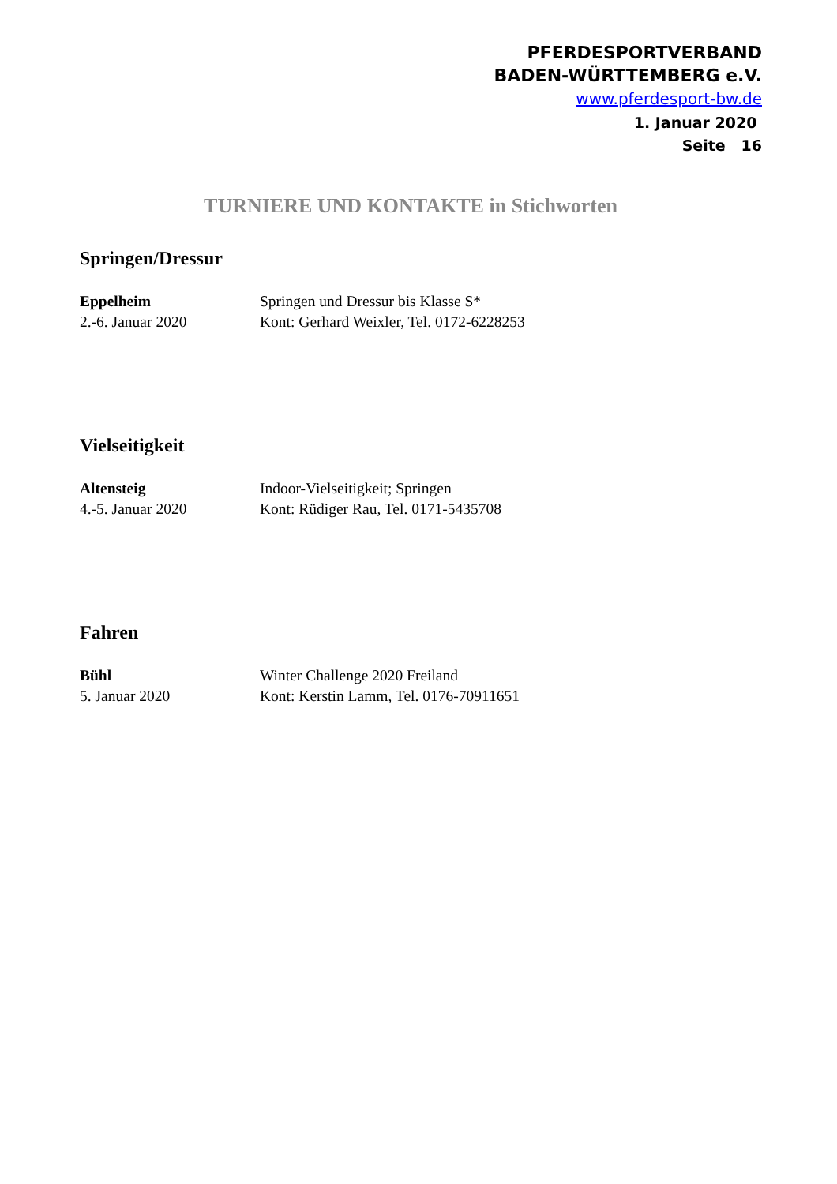PFERDESPORTVERBAND
BADEN-WÜRTTEMBERG e.V.
www.pferdesport-bw.de
1. Januar 2020
Seite 16
TURNIERE UND KONTAKTE in Stichworten
Springen/Dressur
Eppelheim
2.-6. Januar 2020
Springen und Dressur bis Klasse S*
Kont: Gerhard Weixler, Tel. 0172-6228253
Vielseitigkeit
Altensteig
4.-5. Januar 2020
Indoor-Vielseitigkeit; Springen
Kont: Rüdiger Rau, Tel. 0171-5435708
Fahren
Bühl
5. Januar 2020
Winter Challenge 2020 Freiland
Kont: Kerstin Lamm, Tel. 0176-70911651